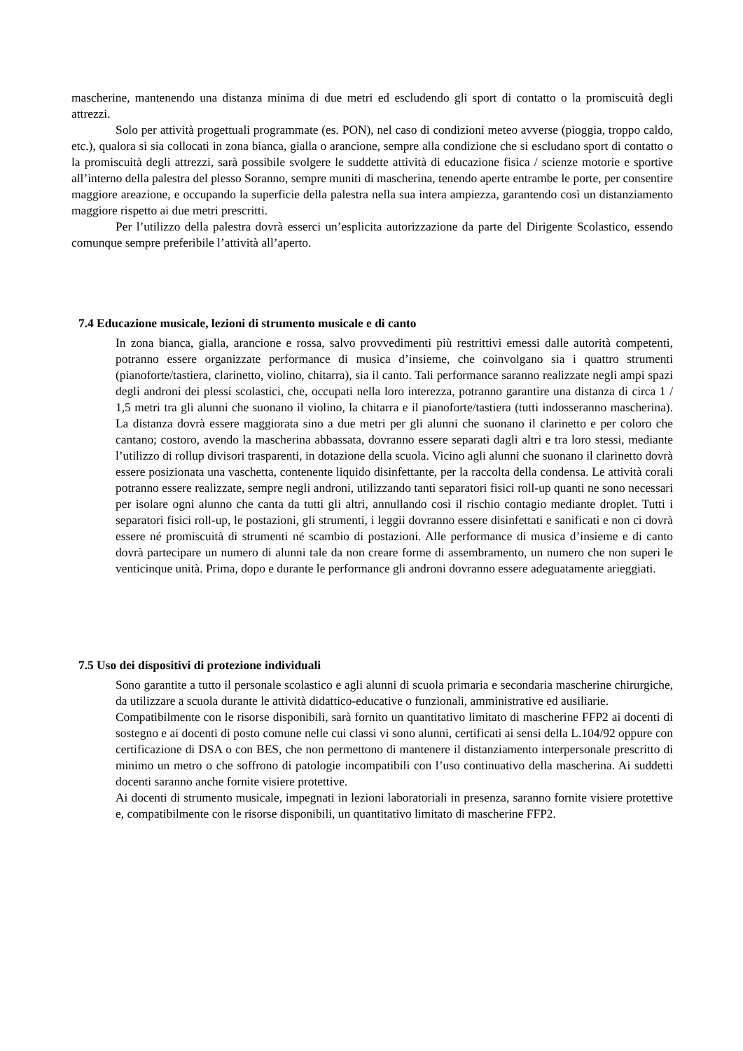mascherine, mantenendo una distanza minima di due metri ed escludendo gli sport di contatto o la promiscuità degli attrezzi.
Solo per attività progettuali programmate (es. PON), nel caso di condizioni meteo avverse (pioggia, troppo caldo, etc.), qualora si sia collocati in zona bianca, gialla o arancione, sempre alla condizione che si escludano sport di contatto o la promiscuità degli attrezzi, sarà possibile svolgere le suddette attività di educazione fisica / scienze motorie e sportive all’interno della palestra del plesso Soranno, sempre muniti di mascherina, tenendo aperte entrambe le porte, per consentire maggiore areazione, e occupando la superficie della palestra nella sua intera ampiezza, garantendo così un distanziamento maggiore rispetto ai due metri prescritti.
Per l’utilizzo della palestra dovrà esserci un’esplicita autorizzazione da parte del Dirigente Scolastico, essendo comunque sempre preferibile l’attività all’aperto.
7.4 Educazione musicale, lezioni di strumento musicale e di canto
In zona bianca, gialla, arancione e rossa, salvo provvedimenti più restrittivi emessi dalle autorità competenti, potranno essere organizzate performance di musica d’insieme, che coinvolgano sia i quattro strumenti (pianoforte/tastiera, clarinetto, violino, chitarra), sia il canto. Tali performance saranno realizzate negli ampi spazi degli androni dei plessi scolastici, che, occupati nella loro interezza, potranno garantire una distanza di circa 1 / 1,5 metri tra gli alunni che suonano il violino, la chitarra e il pianoforte/tastiera (tutti indosseranno mascherina). La distanza dovrà essere maggiorata sino a due metri per gli alunni che suonano il clarinetto e per coloro che cantano; costoro, avendo la mascherina abbassata, dovranno essere separati dagli altri e tra loro stessi, mediante l’utilizzo di rollup divisori trasparenti, in dotazione della scuola. Vicino agli alunni che suonano il clarinetto dovrà essere posizionata una vaschetta, contenente liquido disinfettante, per la raccolta della condensa. Le attività corali potranno essere realizzate, sempre negli androni, utilizzando tanti separatori fisici roll-up quanti ne sono necessari per isolare ogni alunno che canta da tutti gli altri, annullando così il rischio contagio mediante droplet. Tutti i separatori fisici roll-up, le postazioni, gli strumenti, i leggii dovranno essere disinfettati e sanificati e non ci dovrà essere né promiscuità di strumenti né scambio di postazioni. Alle performance di musica d’insieme e di canto dovrà partecipare un numero di alunni tale da non creare forme di assembramento, un numero che non superi le venticinque unità. Prima, dopo e durante le performance gli androni dovranno essere adeguatamente arieggiati.
7.5 Uso dei dispositivi di protezione individuali
Sono garantite a tutto il personale scolastico e agli alunni di scuola primaria e secondaria mascherine chirurgiche, da utilizzare a scuola durante le attività didattico-educative o funzionali, amministrative ed ausiliarie.
Compatibilmente con le risorse disponibili, sarà fornito un quantitativo limitato di mascherine FFP2 ai docenti di sostegno e ai docenti di posto comune nelle cui classi vi sono alunni, certificati ai sensi della L.104/92 oppure con certificazione di DSA o con BES, che non permettono di mantenere il distanziamento interpersonale prescritto di minimo un metro o che soffrono di patologie incompatibili con l’uso continuativo della mascherina. Ai suddetti docenti saranno anche fornite visiere protettive.
Ai docenti di strumento musicale, impegnati in lezioni laboratoriali in presenza, saranno fornite visiere protettive e, compatibilmente con le risorse disponibili, un quantitativo limitato di mascherine FFP2.